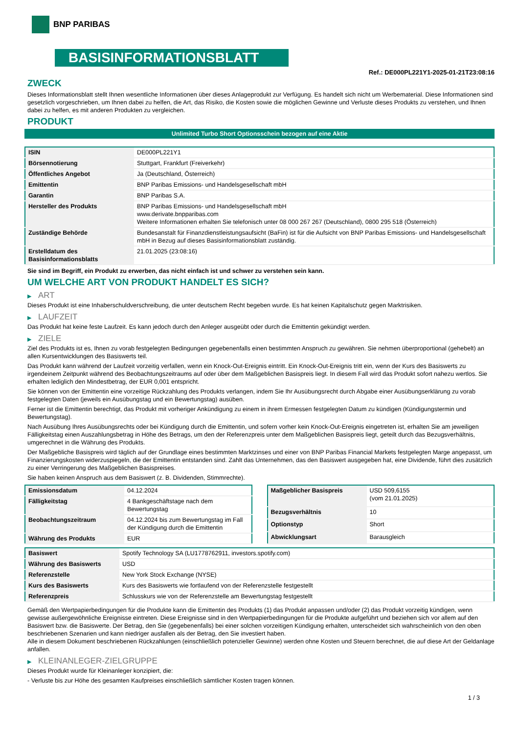BNP PARIBAS
BASISINFORMATIONSBLATT
Ref.: DE000PL221Y1-2025-01-21T23:08:16
ZWECK
Dieses Informationsblatt stellt Ihnen wesentliche Informationen über dieses Anlageprodukt zur Verfügung. Es handelt sich nicht um Werbematerial. Diese Informationen sind gesetzlich vorgeschrieben, um Ihnen dabei zu helfen, die Art, das Risiko, die Kosten sowie die möglichen Gewinne und Verluste dieses Produkts zu verstehen, und Ihnen dabei zu helfen, es mit anderen Produkten zu vergleichen.
PRODUKT
Unlimited Turbo Short Optionsschein bezogen auf eine Aktie
| ISIN | DE000PL221Y1 |
| Börsennotierung | Stuttgart, Frankfurt (Freiverkehr) |
| Öffentliches Angebot | Ja (Deutschland, Österreich) |
| Emittentin | BNP Paribas Emissions- und Handelsgesellschaft mbH |
| Garantin | BNP Paribas S.A. |
| Hersteller des Produkts | BNP Paribas Emissions- und Handelsgesellschaft mbH www.derivate.bnpparibas.com Weitere Informationen erhalten Sie telefonisch unter 08 000 267 267 (Deutschland), 0800 295 518 (Österreich) |
| Zuständige Behörde | Bundesanstalt für Finanzdienstleistungsaufsicht (BaFin) ist für die Aufsicht von BNP Paribas Emissions- und Handelsgesellschaft mbH in Bezug auf dieses Basisinformationsblatt zuständig. |
| Erstelldatum des Basisinformationsblatts | 21.01.2025 (23:08:16) |
Sie sind im Begriff, ein Produkt zu erwerben, das nicht einfach ist und schwer zu verstehen sein kann.
UM WELCHE ART VON PRODUKT HANDELT ES SICH?
▶ ART
Dieses Produkt ist eine Inhaberschuldverschreibung, die unter deutschem Recht begeben wurde. Es hat keinen Kapitalschutz gegen Marktrisiken.
▶ LAUFZEIT
Das Produkt hat keine feste Laufzeit. Es kann jedoch durch den Anleger ausgeübt oder durch die Emittentin gekündigt werden.
▶ ZIELE
Ziel des Produkts ist es, Ihnen zu vorab festgelegten Bedingungen gegebenenfalls einen bestimmten Anspruch zu gewähren. Sie nehmen überproportional (gehebelt) an allen Kursentwicklungen des Basiswerts teil.
Das Produkt kann während der Laufzeit vorzeitig verfallen, wenn ein Knock-Out-Ereignis eintritt. Ein Knock-Out-Ereignis tritt ein, wenn der Kurs des Basiswerts zu irgendeinem Zeitpunkt während des Beobachtungszeitraums auf oder über dem Maßgeblichen Basispreis liegt. In diesem Fall wird das Produkt sofort nahezu wertlos. Sie erhalten lediglich den Mindestbetrag, der EUR 0,001 entspricht.
Sie können von der Emittentin eine vorzeitige Rückzahlung des Produkts verlangen, indem Sie Ihr Ausübungsrecht durch Abgabe einer Ausübungserklärung zu vorab festgelegten Daten (jeweils ein Ausübungstag und ein Bewertungstag) ausüben.
Ferner ist die Emittentin berechtigt, das Produkt mit vorheriger Ankündigung zu einem in ihrem Ermessen festgelegten Datum zu kündigen (Kündigungstermin und Bewertungstag).
Nach Ausübung Ihres Ausübungsrechts oder bei Kündigung durch die Emittentin, und sofern vorher kein Knock-Out-Ereignis eingetreten ist, erhalten Sie am jeweiligen Fälligkeitstag einen Auszahlungsbetrag in Höhe des Betrags, um den der Referenzpreis unter dem Maßgeblichen Basispreis liegt, geteilt durch das Bezugsverhältnis, umgerechnet in die Währung des Produkts.
Der Maßgebliche Basispreis wird täglich auf der Grundlage eines bestimmten Marktzinses und einer von BNP Paribas Financial Markets festgelegten Marge angepasst, um Finanzierungskosten widerzuspiegeln, die der Emittentin entstanden sind. Zahlt das Unternehmen, das den Basiswert ausgegeben hat, eine Dividende, führt dies zusätzlich zu einer Verringerung des Maßgeblichen Basispreises.
Sie haben keinen Anspruch aus dem Basiswert (z. B. Dividenden, Stimmrechte).
| Emissionsdatum | 04.12.2024 |
| Fälligkeitstag | 4 Bankgeschäftstage nach dem Bewertungstag |
| Beobachtungszeitraum | 04.12.2024 bis zum Bewertungstag im Fall der Kündigung durch die Emittentin |
| Währung des Produkts | EUR |
| Maßgeblicher Basispreis | USD 509,6155 (vom 21.01.2025) |
| Bezugsverhältnis | 10 |
| Optionstyp | Short |
| Abwicklungsart | Barausgleich |
| Basiswert | Spotify Technology SA (LU1778762911, investors.spotify.com) |
| Währung des Basiswerts | USD |
| Referenzstelle | New York Stock Exchange (NYSE) |
| Kurs des Basiswerts | Kurs des Basiswerts wie fortlaufend von der Referenzstelle festgestellt |
| Referenzpreis | Schlusskurs wie von der Referenzstelle am Bewertungstag festgestellt |
Gemäß den Wertpapierbedingungen für die Produkte kann die Emittentin des Produkts (1) das Produkt anpassen und/oder (2) das Produkt vorzeitig kündigen, wenn gewisse außergewöhnliche Ereignisse eintreten. Diese Ereignisse sind in den Wertpapierbedingungen für die Produkte aufgeführt und beziehen sich vor allem auf den Basiswert bzw. die Basiswerte. Der Betrag, den Sie (gegebenenfalls) bei einer solchen vorzeitigen Kündigung erhalten, unterscheidet sich wahrscheinlich von den oben beschriebenen Szenarien und kann niedriger ausfallen als der Betrag, den Sie investiert haben.
Alle in diesem Dokument beschriebenen Rückzahlungen (einschließlich potenzieller Gewinne) werden ohne Kosten und Steuern berechnet, die auf diese Art der Geldanlage anfallen.
▶ KLEINANLEGER-ZIELGRUPPE
Dieses Produkt wurde für Kleinanleger konzipiert, die:
- Verluste bis zur Höhe des gesamten Kaufpreises einschließlich sämtlicher Kosten tragen können.
1 / 3